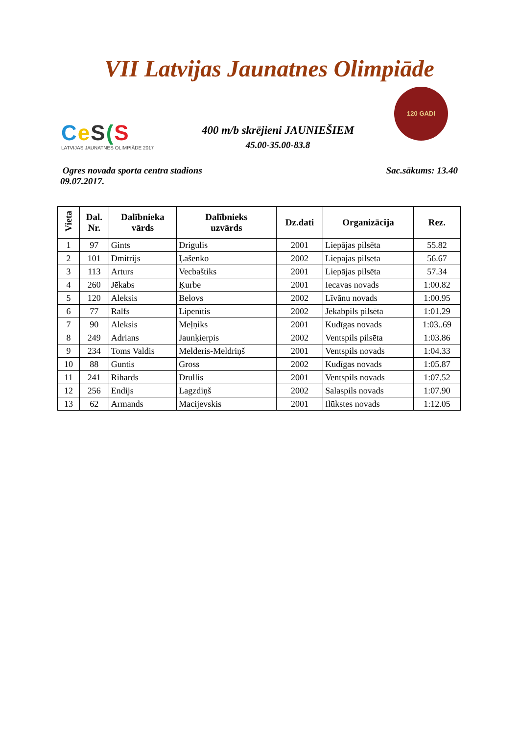VII Latvijas Jaunatnes Olimpiāde
Ce S(S
LATVIJAS JAUNATNES OLIMPIĀDE 2017
400 m/b skrējieni JAUNIEŠIEM
45.00-35.00-83.8
120 GADI
Ogres novada sporta centra stadions
09.07.2017.
Sac.sākums: 13.40
| Vieta | Dal. Nr. | Dalībnieka vārds | Dalībnieks uzvārds | Dz.dati | Organizācija | Rez. |
| --- | --- | --- | --- | --- | --- | --- |
| 1 | 97 | Gints | Drigulis | 2001 | Liepājas pilsēta | 55.82 |
| 2 | 101 | Dmitrijs | Ļašenko | 2002 | Liepājas pilsēta | 56.67 |
| 3 | 113 | Arturs | Vecbaštiks | 2001 | Liepājas pilsēta | 57.34 |
| 4 | 260 | Jēkabs | Ķurbe | 2001 | Iecavas novads | 1:00.82 |
| 5 | 120 | Aleksis | Belovs | 2002 | Līvānu novads | 1:00.95 |
| 6 | 77 | Ralfs | Lipenītis | 2002 | Jēkabpils pilsēta | 1:01.29 |
| 7 | 90 | Aleksis | Meļņiks | 2001 | Kudīgas novads | 1:03..69 |
| 8 | 249 | Adrians | Jaunķierpis | 2002 | Ventspils pilsēta | 1:03.86 |
| 9 | 234 | Toms Valdis | Melderis-Meldriņš | 2001 | Ventspils novads | 1:04.33 |
| 10 | 88 | Guntis | Gross | 2002 | Kudīgas novads | 1:05.87 |
| 11 | 241 | Rihards | Drullis | 2001 | Ventspils novads | 1:07.52 |
| 12 | 256 | Endijs | Lagzdiņš | 2002 | Salaspils novads | 1:07.90 |
| 13 | 62 | Armands | Macijevskis | 2001 | Ilūkstes novads | 1:12.05 |